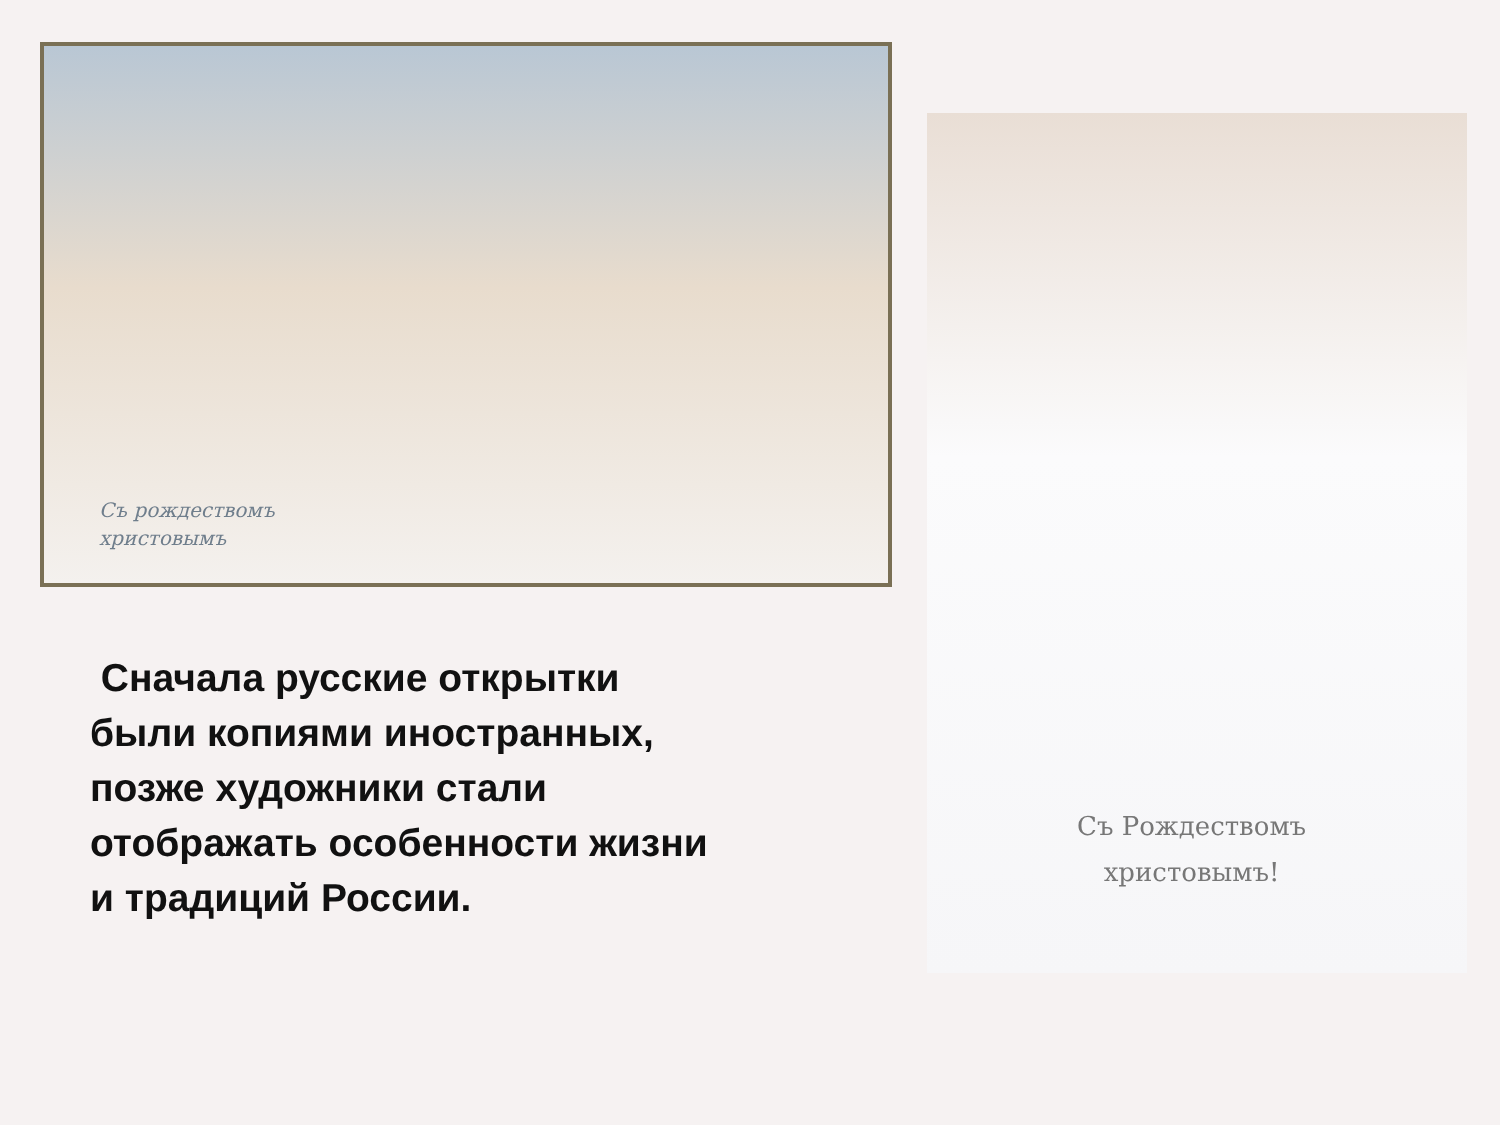Съ рождествомъ
христовымъ
Съ Рождествомъ
христовымъ!
Сначала русские открытки
были копиями иностранных,
позже художники стали
отображать особенности жизни
и традиций России.